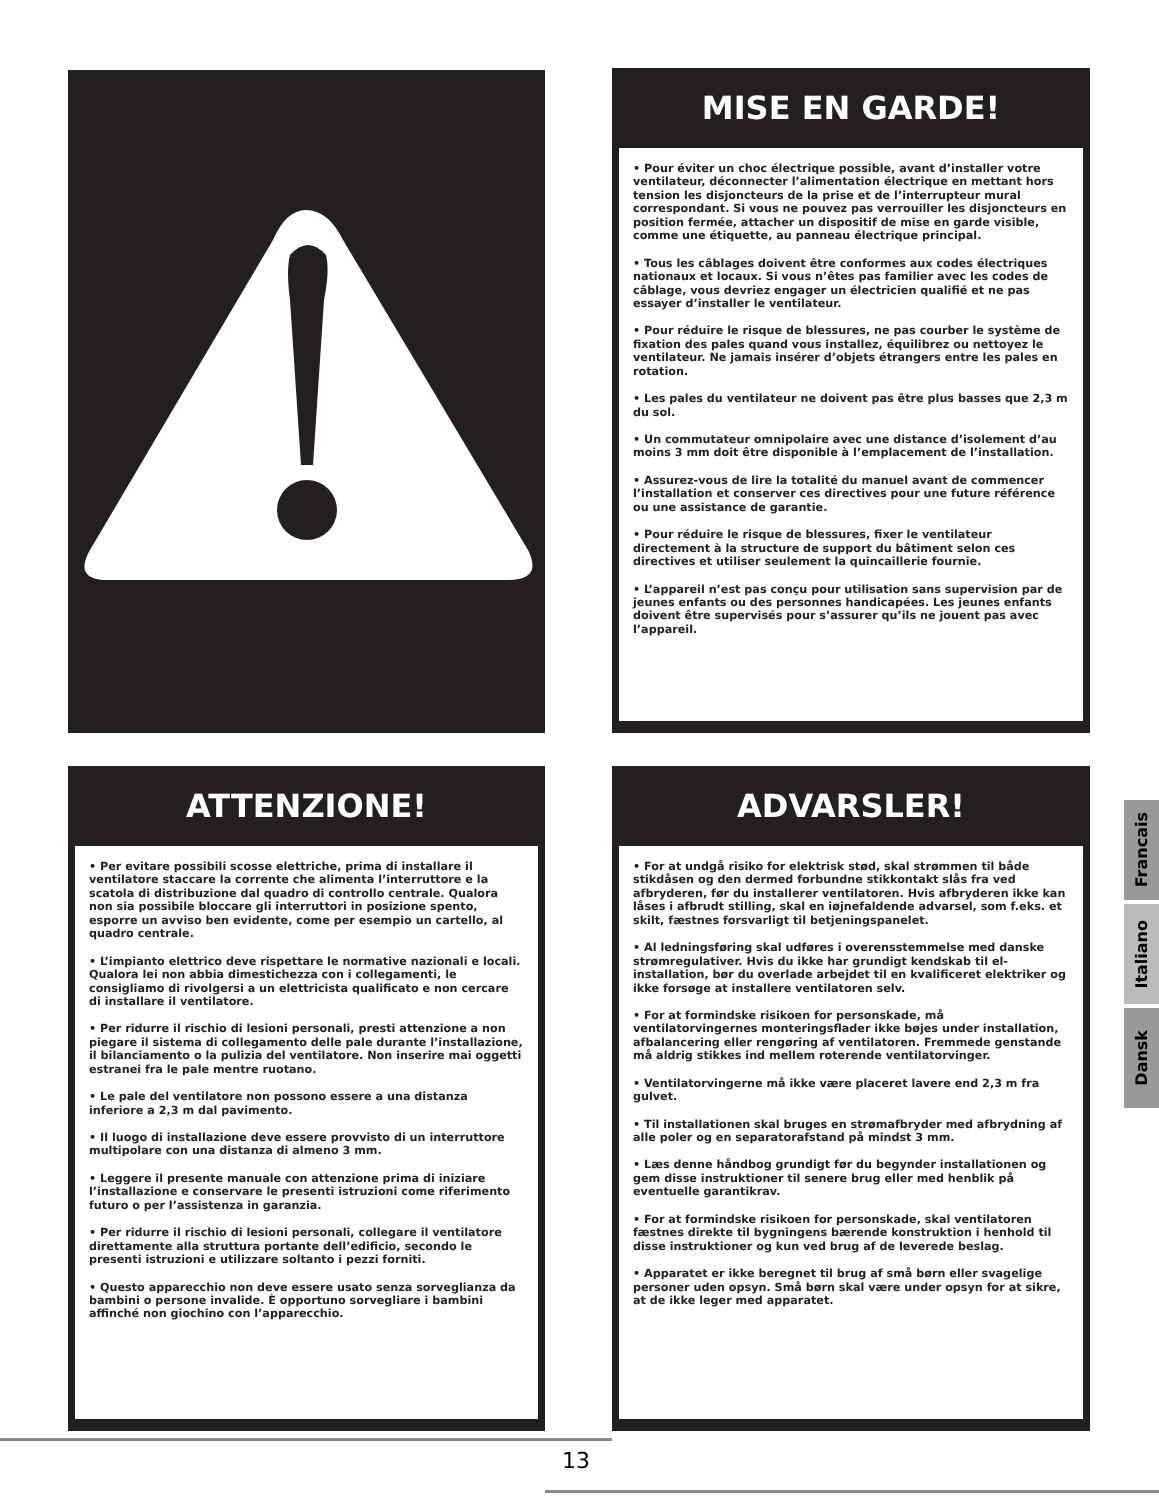MISE EN GARDE!
• Pour éviter un choc électrique possible, avant d’installer votre ventilateur, déconnecter l’alimentation électrique en mettant hors tension les disjoncteurs de la prise et de l’interrupteur mural correspondant. Si vous ne pouvez pas verrouiller les disjoncteurs en position fermée, attacher un dispositif de mise en garde visible, comme une étiquette, au panneau électrique principal.
• Tous les câblages doivent être conformes aux codes électriques nationaux et locaux. Si vous n’êtes pas familier avec les codes de câblage, vous devriez engager un électricien qualifié et ne pas essayer d’installer le ventilateur.
• Pour réduire le risque de blessures, ne pas courber le système de fixation des pales quand vous installez, équilibrez ou nettoyez le ventilateur. Ne jamais insérer d’objets étrangers entre les pales en rotation.
• Les pales du ventilateur ne doivent pas être plus basses que 2,3 m du sol.
• Un commutateur omnipolaire avec une distance d’isolement d’au moins 3 mm doit être disponible à l’emplacement de l’installation.
• Assurez-vous de lire la totalité du manuel avant de commencer l’installation et conserver ces directives pour une future référence ou une assistance de garantie.
• Pour réduire le risque de blessures, fixer le ventilateur directement à la structure de support du bâtiment selon ces directives et utiliser seulement la quincaillerie fournie.
• L’appareil n’est pas conçu pour utilisation sans supervision par de jeunes enfants ou des personnes handicapées. Les jeunes enfants doivent être supervisés pour s’assurer qu’ils ne jouent pas avec l’appareil.
ATTENZIONE!
• Per evitare possibili scosse elettriche, prima di installare il ventilatore staccare la corrente che alimenta l’interruttore e la scatola di distribuzione dal quadro di controllo centrale. Qualora non sia possibile bloccare gli interruttori in posizione spento, esporre un avviso ben evidente, come per esempio un cartello, al quadro centrale.
• L’impianto elettrico deve rispettare le normative nazionali e locali. Qualora lei non abbia dimestichezza con i collegamenti, le consigliamo di rivolgersi a un elettricista qualificato e non cercare di installare il ventilatore.
• Per ridurre il rischio di lesioni personali, presti attenzione a non piegare il sistema di collegamento delle pale durante l’installazione, il bilanciamento o la pulizia del ventilatore. Non inserire mai oggetti estranei fra le pale mentre ruotano.
• Le pale del ventilatore non possono essere a una distanza inferiore a 2,3 m dal pavimento.
• Il luogo di installazione deve essere provvisto di un interruttore multipolare con una distanza di almeno 3 mm.
• Leggere il presente manuale con attenzione prima di iniziare l’installazione e conservare le presenti istruzioni come riferimento futuro o per l’assistenza in garanzia.
• Per ridurre il rischio di lesioni personali, collegare il ventilatore direttamente alla struttura portante dell’edificio, secondo le presenti istruzioni e utilizzare soltanto i pezzi forniti.
• Questo apparecchio non deve essere usato senza sorveglianza da bambini o persone invalide. È opportuno sorvegliare i bambini affinché non giochino con l’apparecchio.
ADVARSLER!
• For at undgå risiko for elektrisk stød, skal strømmen til både stikdåsen og den dermed forbundne stikkontakt slås fra ved afbryderen, før du installerer ventilatoren. Hvis afbryderen ikke kan låses i afbrudt stilling, skal en iøjnefaldende advarsel, som f.eks. et skilt, fæstnes forsvarligt til betjeningspanelet.
• Al ledningsføring skal udføres i overensstemmelse med danske strømregulativer. Hvis du ikke har grundigt kendskab til el-installation, bør du overlade arbejdet til en kvalificeret elektriker og ikke forsøge at installere ventilatoren selv.
• For at formindske risikoen for personskade, må ventilatorvingernes monteringsflader ikke bøjes under installation, afbalancering eller rengøring af ventilatoren. Fremmede genstande må aldrig stikkes ind mellem roterende ventilatorvinger.
• Ventilatorvingerne må ikke være placeret lavere end 2,3 m fra gulvet.
• Til installationen skal bruges en strømafbryder med afbrydning af alle poler og en separatorafstand på mindst 3 mm.
• Læs denne håndbog grundigt før du begynder installationen og gem disse instruktioner til senere brug eller med henblik på eventuelle garantikrav.
• For at formindske risikoen for personskade, skal ventilatoren fæstnes direkte til bygningens bærende konstruktion i henhold til disse instruktioner og kun ved brug af de leverede beslag.
• Apparatet er ikke beregnet til brug af små børn eller svagelige personer uden opsyn. Små børn skal være under opsyn for at sikre, at de ikke leger med apparatet.
Francais
Italiano
Dansk
13